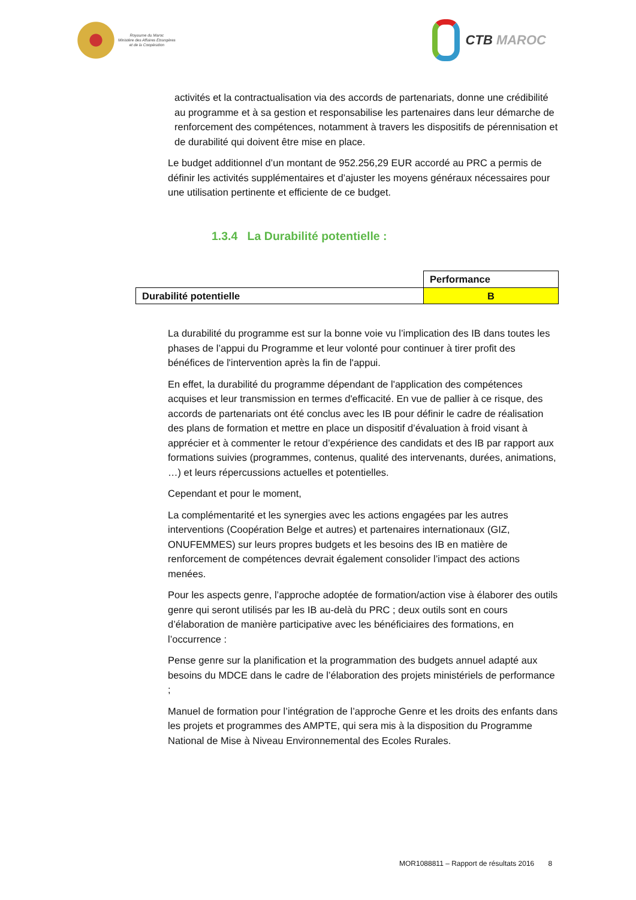Royaume du Maroc
Ministère des Affaires Etrangères
et de la Coopération
CTB MAROC
activités et la contractualisation via des accords de partenariats, donne une crédibilité au programme et à sa gestion et responsabilise les partenaires dans leur démarche de renforcement des compétences, notamment à travers les dispositifs de pérennisation et de durabilité qui doivent être mise en place.
Le budget additionnel d’un montant de 952.256,29 EUR accordé au PRC a permis de définir les activités supplémentaires et d’ajuster les moyens généraux nécessaires pour une utilisation pertinente et efficiente de ce budget.
1.3.4 La Durabilité potentielle :
| | Performance |
| Durabilité potentielle | B |
La durabilité du programme est sur la bonne voie vu l’implication des IB dans toutes les phases de l’appui du Programme et leur volonté pour continuer à tirer profit des bénéfices de l'intervention après la fin de l'appui.
En effet, la durabilité du programme dépendant de l'application des compétences acquises et leur transmission en termes d'efficacité. En vue de pallier à ce risque, des accords de partenariats ont été conclus avec les IB pour définir le cadre de réalisation des plans de formation et mettre en place un dispositif d’évaluation à froid visant à apprécier et à commenter le retour d’expérience des candidats et des IB par rapport aux formations suivies (programmes, contenus, qualité des intervenants, durées, animations, …) et leurs répercussions actuelles et potentielles.
Cependant et pour le moment,
La complémentarité et les synergies avec les actions engagées par les autres interventions (Coopération Belge et autres) et partenaires internationaux (GIZ, ONUFEMMES) sur leurs propres budgets et les besoins des IB en matière de renforcement de compétences devrait également consolider l’impact des actions menées.
Pour les aspects genre, l’approche adoptée de formation/action vise à élaborer des outils genre qui seront utilisés par les IB au-delà du PRC ; deux outils sont en cours d’élaboration de manière participative avec les bénéficiaires des formations, en l’occurrence :
Pense genre sur la planification et la programmation des budgets annuel adapté aux besoins du MDCE dans le cadre de l’élaboration des projets ministériels de performance ;
Manuel de formation pour l’intégration de l’approche Genre et les droits des enfants dans les projets et programmes des AMPTE, qui sera mis à la disposition du Programme National de Mise à Niveau Environnemental des Ecoles Rurales.
MOR1088811 – Rapport de résultats 2016 8